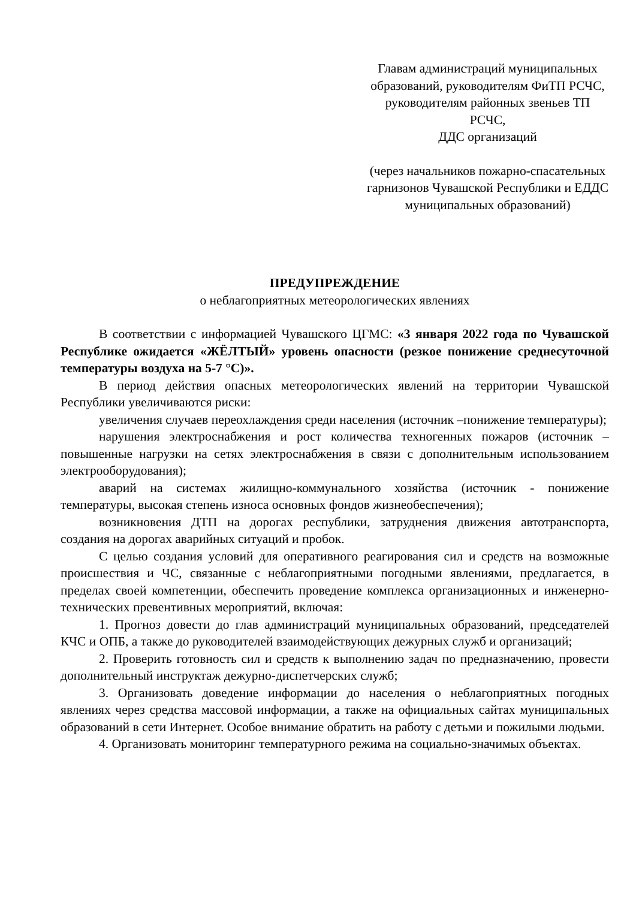Главам администраций муниципальных образований, руководителям ФиТП РСЧС, руководителям районных звеньев ТП РСЧС,
ДДС организаций
(через начальников пожарно-спасательных гарнизонов Чувашской Республики и ЕДДС муниципальных образований)
ПРЕДУПРЕЖДЕНИЕ
о неблагоприятных метеорологических явлениях
В соответствии с информацией Чувашского ЦГМС: «3 января 2022 года по Чувашской Республике ожидается «ЖЁЛТЫЙ» уровень опасности (резкое понижение среднесуточной температуры воздуха на 5-7 °С)».
В период действия опасных метеорологических явлений на территории Чувашской Республики увеличиваются риски:
увеличения случаев переохлаждения среди населения (источник –понижение температуры);
нарушения электроснабжения и рост количества техногенных пожаров (источник – повышенные нагрузки на сетях электроснабжения в связи с дополнительным использованием электрооборудования);
аварий на системах жилищно-коммунального хозяйства (источник - понижение температуры, высокая степень износа основных фондов жизнеобеспечения);
возникновения ДТП на дорогах республики, затруднения движения автотранспорта, создания на дорогах аварийных ситуаций и пробок.
С целью создания условий для оперативного реагирования сил и средств на возможные происшествия и ЧС, связанные с неблагоприятными погодными явлениями, предлагается, в пределах своей компетенции, обеспечить проведение комплекса организационных и инженерно-технических превентивных мероприятий, включая:
1. Прогноз довести до глав администраций муниципальных образований, председателей КЧС и ОПБ, а также до руководителей взаимодействующих дежурных служб и организаций;
2. Проверить готовность сил и средств к выполнению задач по предназначению, провести дополнительный инструктаж дежурно-диспетчерских служб;
3. Организовать доведение информации до населения о неблагоприятных погодных явлениях через средства массовой информации, а также на официальных сайтах муниципальных образований в сети Интернет. Особое внимание обратить на работу с детьми и пожилыми людьми.
4. Организовать мониторинг температурного режима на социально-значимых объектах.